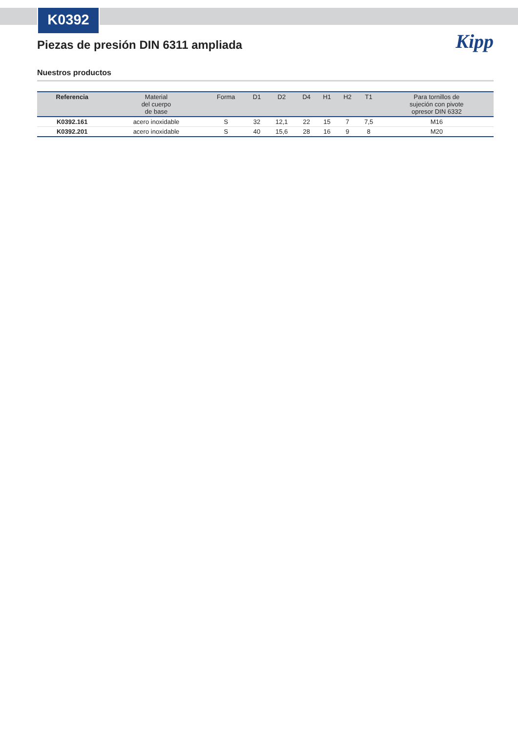K0392
Kipp
Piezas de presión DIN 6311 ampliada
Nuestros productos
| Referencia | Material del cuerpo de base | Forma | D1 | D2 | D4 | H1 | H2 | T1 | Para tornillos de sujeción con pivote opresor DIN 6332 |
| --- | --- | --- | --- | --- | --- | --- | --- | --- | --- |
| K0392.161 | acero inoxidable | S | 32 | 12,1 | 22 | 15 | 7 | 7,5 | M16 |
| K0392.201 | acero inoxidable | S | 40 | 15,6 | 28 | 16 | 9 | 8 | M20 |